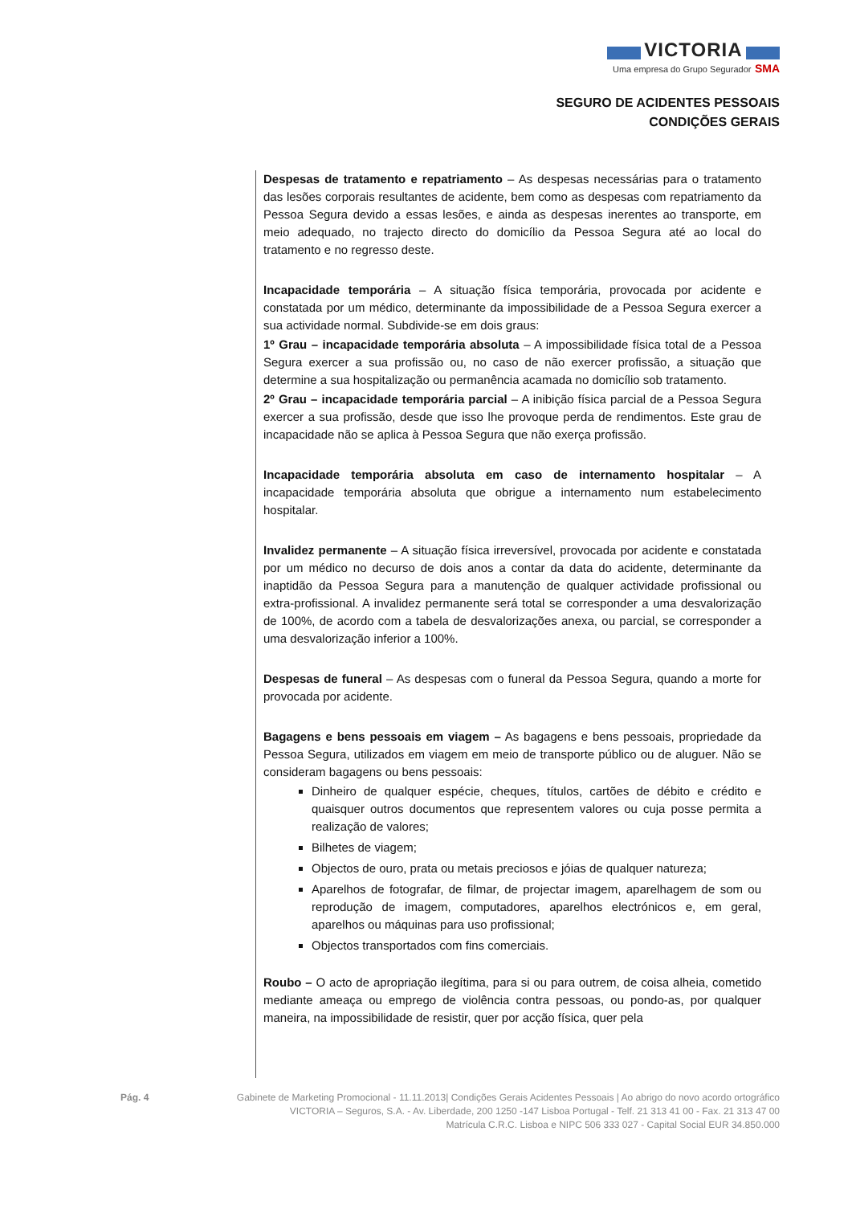VICTORIA
Uma empresa do Grupo Segurador SMA
SEGURO DE ACIDENTES PESSOAIS
CONDIÇÕES GERAIS
Despesas de tratamento e repatriamento – As despesas necessárias para o tratamento das lesões corporais resultantes de acidente, bem como as despesas com repatriamento da Pessoa Segura devido a essas lesões, e ainda as despesas inerentes ao transporte, em meio adequado, no trajecto directo do domicílio da Pessoa Segura até ao local do tratamento e no regresso deste.
Incapacidade temporária – A situação física temporária, provocada por acidente e constatada por um médico, determinante da impossibilidade de a Pessoa Segura exercer a sua actividade normal. Subdivide-se em dois graus:
1º Grau – incapacidade temporária absoluta – A impossibilidade física total de a Pessoa Segura exercer a sua profissão ou, no caso de não exercer profissão, a situação que determine a sua hospitalização ou permanência acamada no domicílio sob tratamento.
2º Grau – incapacidade temporária parcial – A inibição física parcial de a Pessoa Segura exercer a sua profissão, desde que isso lhe provoque perda de rendimentos. Este grau de incapacidade não se aplica à Pessoa Segura que não exerça profissão.
Incapacidade temporária absoluta em caso de internamento hospitalar – A incapacidade temporária absoluta que obrigue a internamento num estabelecimento hospitalar.
Invalidez permanente – A situação física irreversível, provocada por acidente e constatada por um médico no decurso de dois anos a contar da data do acidente, determinante da inaptidão da Pessoa Segura para a manutenção de qualquer actividade profissional ou extra-profissional. A invalidez permanente será total se corresponder a uma desvalorização de 100%, de acordo com a tabela de desvalorizações anexa, ou parcial, se corresponder a uma desvalorização inferior a 100%.
Despesas de funeral – As despesas com o funeral da Pessoa Segura, quando a morte for provocada por acidente.
Bagagens e bens pessoais em viagem – As bagagens e bens pessoais, propriedade da Pessoa Segura, utilizados em viagem em meio de transporte público ou de aluguer. Não se consideram bagagens ou bens pessoais:
Dinheiro de qualquer espécie, cheques, títulos, cartões de débito e crédito e quaisquer outros documentos que representem valores ou cuja posse permita a realização de valores;
Bilhetes de viagem;
Objectos de ouro, prata ou metais preciosos e jóias de qualquer natureza;
Aparelhos de fotografar, de filmar, de projectar imagem, aparelhagem de som ou reprodução de imagem, computadores, aparelhos electrónicos e, em geral, aparelhos ou máquinas para uso profissional;
Objectos transportados com fins comerciais.
Roubo – O acto de apropriação ilegítima, para si ou para outrem, de coisa alheia, cometido mediante ameaça ou emprego de violência contra pessoas, ou pondo-as, por qualquer maneira, na impossibilidade de resistir, quer por acção física, quer pela
Pág. 4 Gabinete de Marketing Promocional - 11.11.2013| Condições Gerais Acidentes Pessoais | Ao abrigo do novo acordo ortográfico
VICTORIA – Seguros, S.A. - Av. Liberdade, 200 1250 -147 Lisboa Portugal - Telf. 21 313 41 00 - Fax. 21 313 47 00
Matrícula C.R.C. Lisboa e NIPC 506 333 027 - Capital Social EUR 34.850.000